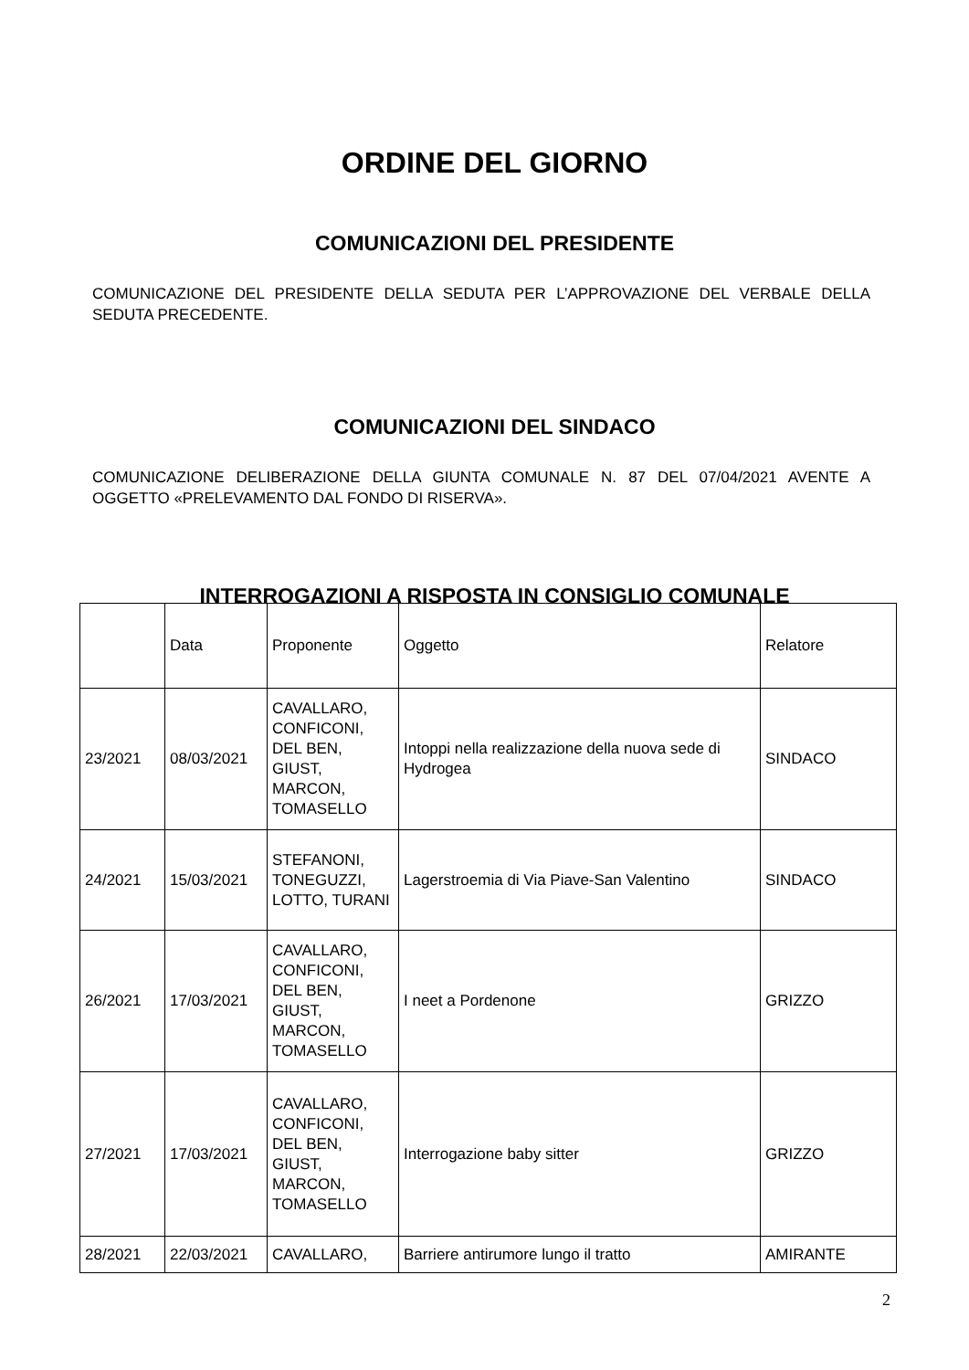ORDINE DEL GIORNO
COMUNICAZIONI DEL PRESIDENTE
COMUNICAZIONE DEL PRESIDENTE DELLA SEDUTA PER L’APPROVAZIONE DEL VERBALE DELLA SEDUTA PRECEDENTE.
COMUNICAZIONI DEL SINDACO
COMUNICAZIONE DELIBERAZIONE DELLA GIUNTA COMUNALE N. 87 DEL 07/04/2021 AVENTE A OGGETTO «PRELEVAMENTO DAL FONDO DI RISERVA».
INTERROGAZIONI A RISPOSTA IN CONSIGLIO COMUNALE
| | Data | Proponente | Oggetto | Relatore |
| 23/2021 | 08/03/2021 | CAVALLARO, CONFICONI, DEL BEN, GIUST, MARCON, TOMASELLO | Intoppi nella realizzazione della nuova sede di Hydrogea | SINDACO |
| 24/2021 | 15/03/2021 | STEFANONI, TONEGUZZI, LOTTO, TURANI | Lagerstroemia di Via Piave-San Valentino | SINDACO |
| 26/2021 | 17/03/2021 | CAVALLARO, CONFICONI, DEL BEN, GIUST, MARCON, TOMASELLO | I neet a Pordenone | GRIZZO |
| 27/2021 | 17/03/2021 | CAVALLARO, CONFICONI, DEL BEN, GIUST, MARCON, TOMASELLO | Interrogazione baby sitter | GRIZZO |
| 28/2021 | 22/03/2021 | CAVALLARO, | Barriere antirumore lungo il tratto | AMIRANTE |
2